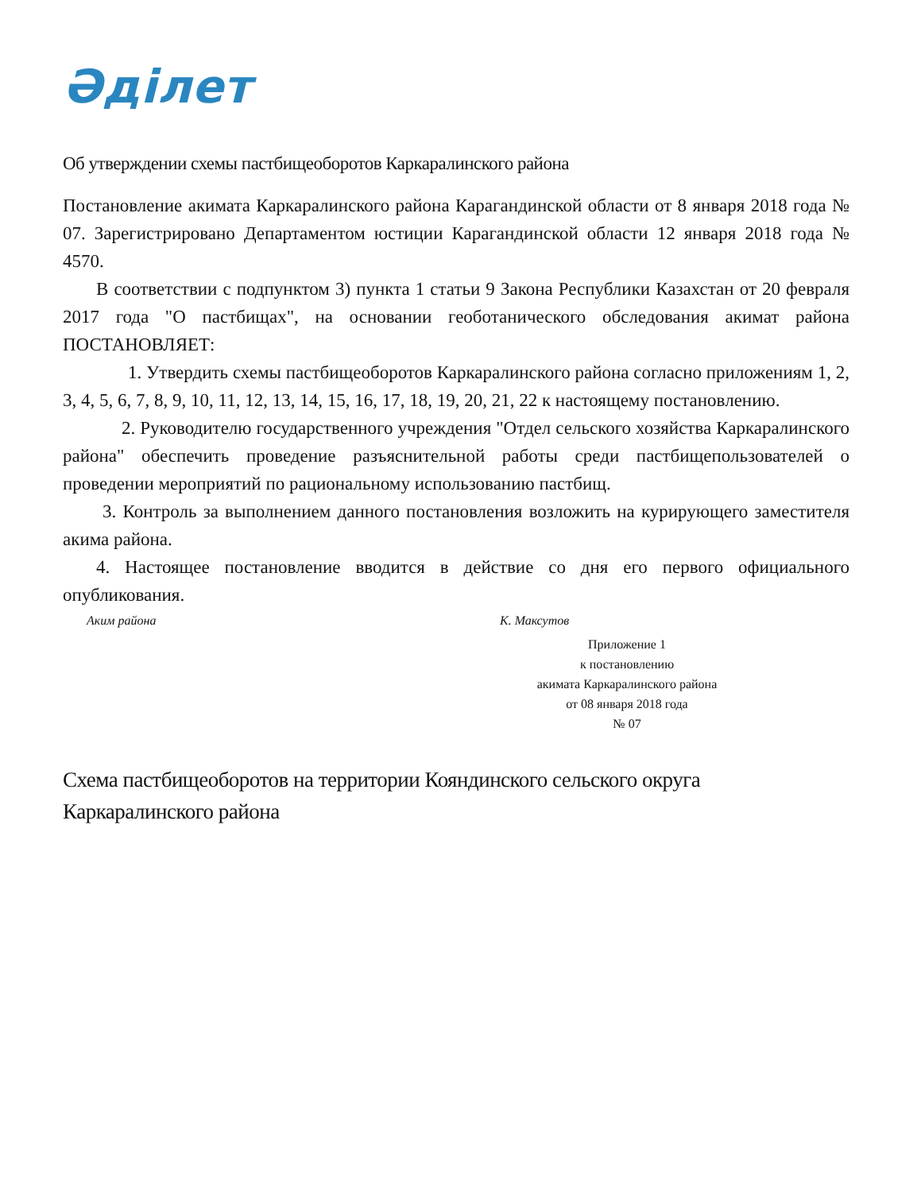Әділет
Об утверждении схемы пастбищеоборотов Каркаралинского района
Постановление акимата Каркаралинского района Карагандинской области от 8 января 2018 года № 07. Зарегистрировано Департаментом юстиции Карагандинской области 12 января 2018 года № 4570.
В соответствии с подпунктом 3) пункта 1 статьи 9 Закона Республики Казахстан от 20 февраля 2017 года "О пастбищах", на основании геоботанического обследования акимат района ПОСТАНОВЛЯЕТ:
1. Утвердить схемы пастбищеоборотов Каркаралинского района согласно приложениям 1, 2, 3, 4, 5, 6, 7, 8, 9, 10, 11, 12, 13, 14, 15, 16, 17, 18, 19, 20, 21, 22 к настоящему постановлению.
2. Руководителю государственного учреждения "Отдел сельского хозяйства Каркаралинского района" обеспечить проведение разъяснительной работы среди пастбищепользователей о проведении мероприятий по рациональному использованию пастбищ.
3. Контроль за выполнением данного постановления возложить на курирующего заместителя акима района.
4. Настоящее постановление вводится в действие со дня его первого официального опубликования.
Аким района К. Максутов
Приложение 1
к постановлению
акимата Каркаралинского района
от 08 января 2018 года
№ 07
Схема пастбищеоборотов на территории Кояндинского сельского округа Каркаралинского района